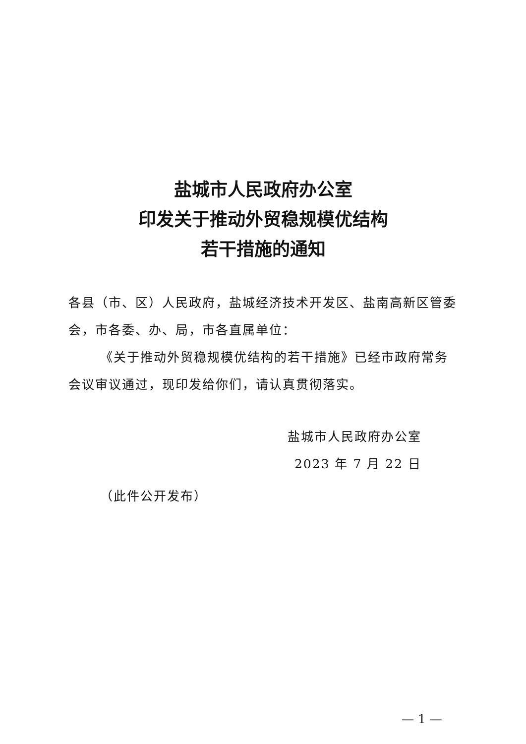盐城市人民政府办公室
印发关于推动外贸稳规模优结构
若干措施的通知
各县（市、区）人民政府，盐城经济技术开发区、盐南高新区管委会，市各委、办、局，市各直属单位：
《关于推动外贸稳规模优结构的若干措施》已经市政府常务会议审议通过，现印发给你们，请认真贯彻落实。
盐城市人民政府办公室
2023 年 7 月 22 日
（此件公开发布）
— 1 —